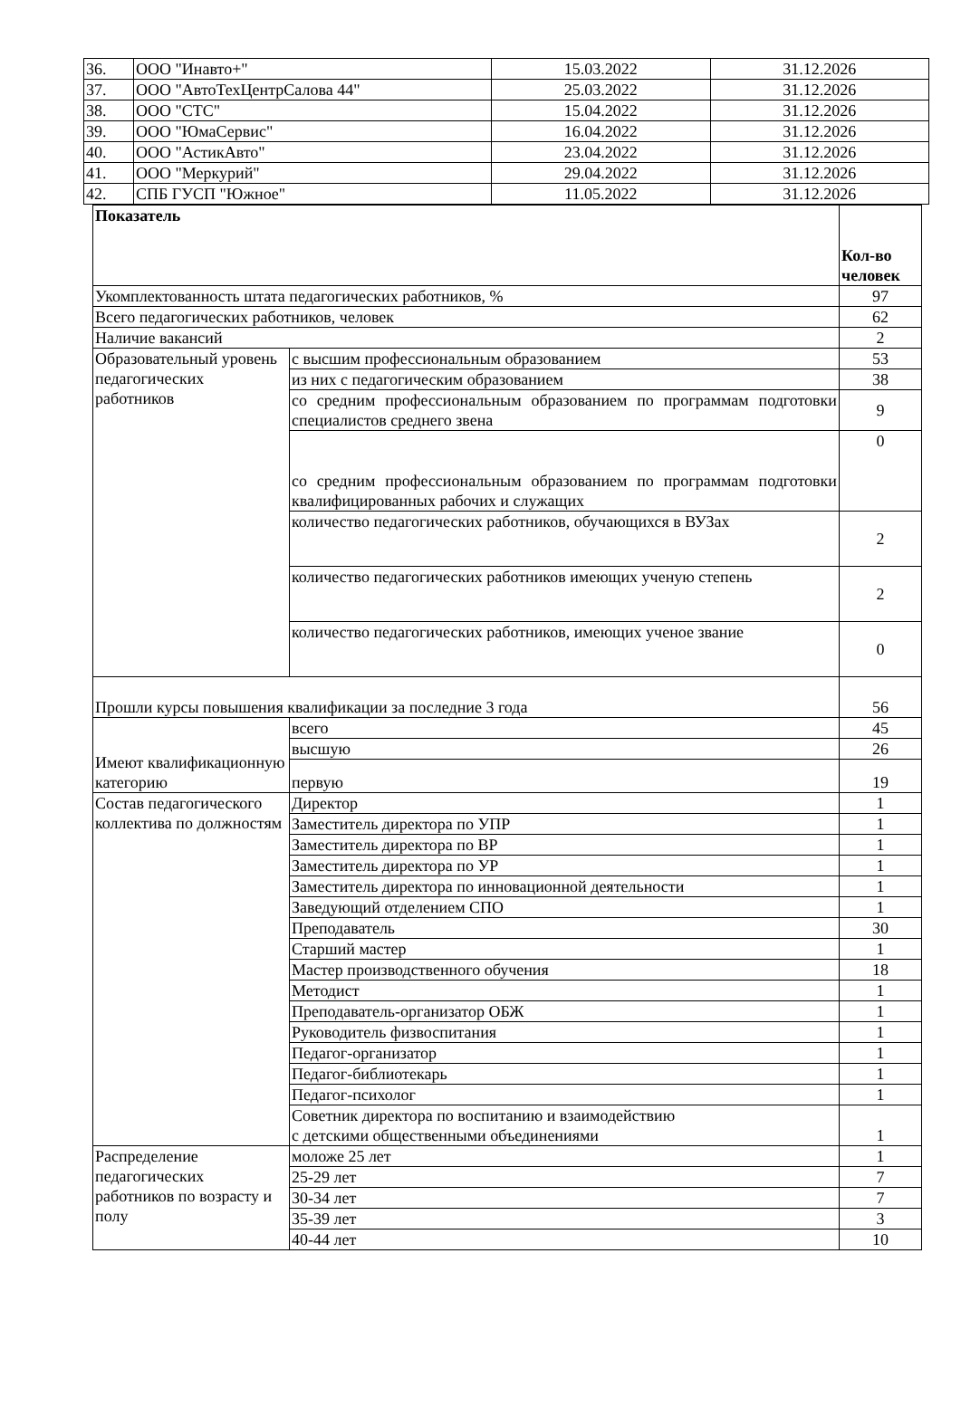| 36. | ООО "Инавто+" | 15.03.2022 | 31.12.2026 |
| 37. | ООО "АвтоТехЦентрСалова 44" | 25.03.2022 | 31.12.2026 |
| 38. | ООО "СТС" | 15.04.2022 | 31.12.2026 |
| 39. | ООО "ЮмаСервис" | 16.04.2022 | 31.12.2026 |
| 40. | ООО "АстикАвто" | 23.04.2022 | 31.12.2026 |
| 41. | ООО "Меркурий" | 29.04.2022 | 31.12.2026 |
| 42. | СПБ ГУСП "Южное" | 11.05.2022 | 31.12.2026 |
| Показатель | | Кол-во человек |
| --- | --- | --- |
| Укомплектованность штата педагогических работников, % | | 97 |
| Всего педагогических работников, человек | | 62 |
| Наличие вакансий | | 2 |
| Образовательный уровень педагогических работников | с высшим профессиональным образованием | 53 |
| | из них с педагогическим образованием | 38 |
| | со средним профессиональным образованием по программам подготовки специалистов среднего звена | 9 |
| | со средним профессиональным образованием по программам подготовки квалифицированных рабочих и служащих | 0 |
| | количество педагогических работников, обучающихся в ВУЗах | 2 |
| | количество педагогических работников имеющих ученую степень | 2 |
| | количество педагогических работников, имеющих ученое звание | 0 |
| Прошли курсы повышения квалификации за последние 3 года | | 56 |
| Имеют квалификационную категорию | всего | 45 |
| | высшую | 26 |
| | первую | 19 |
| Состав педагогического коллектива по должностям | Директор | 1 |
| | Заместитель директора по УПР | 1 |
| | Заместитель директора по ВР | 1 |
| | Заместитель директора по УР | 1 |
| | Заместитель директора по инновационной деятельности | 1 |
| | Заведующий отделением СПО | 1 |
| | Преподаватель | 30 |
| | Старший мастер | 1 |
| | Мастер производственного обучения | 18 |
| | Методист | 1 |
| | Преподаватель-организатор ОБЖ | 1 |
| | Руководитель физвоспитания | 1 |
| | Педагог-организатор | 1 |
| | Педагог-библиотекарь | 1 |
| | Педагог-психолог | 1 |
| | Советник директора по воспитанию и взаимодействию с детскими общественными объединениями | 1 |
| Распределение педагогических работников по возрасту и полу | моложе 25 лет | 1 |
| | 25-29 лет | 7 |
| | 30-34 лет | 7 |
| | 35-39 лет | 3 |
| | 40-44 лет | 10 |